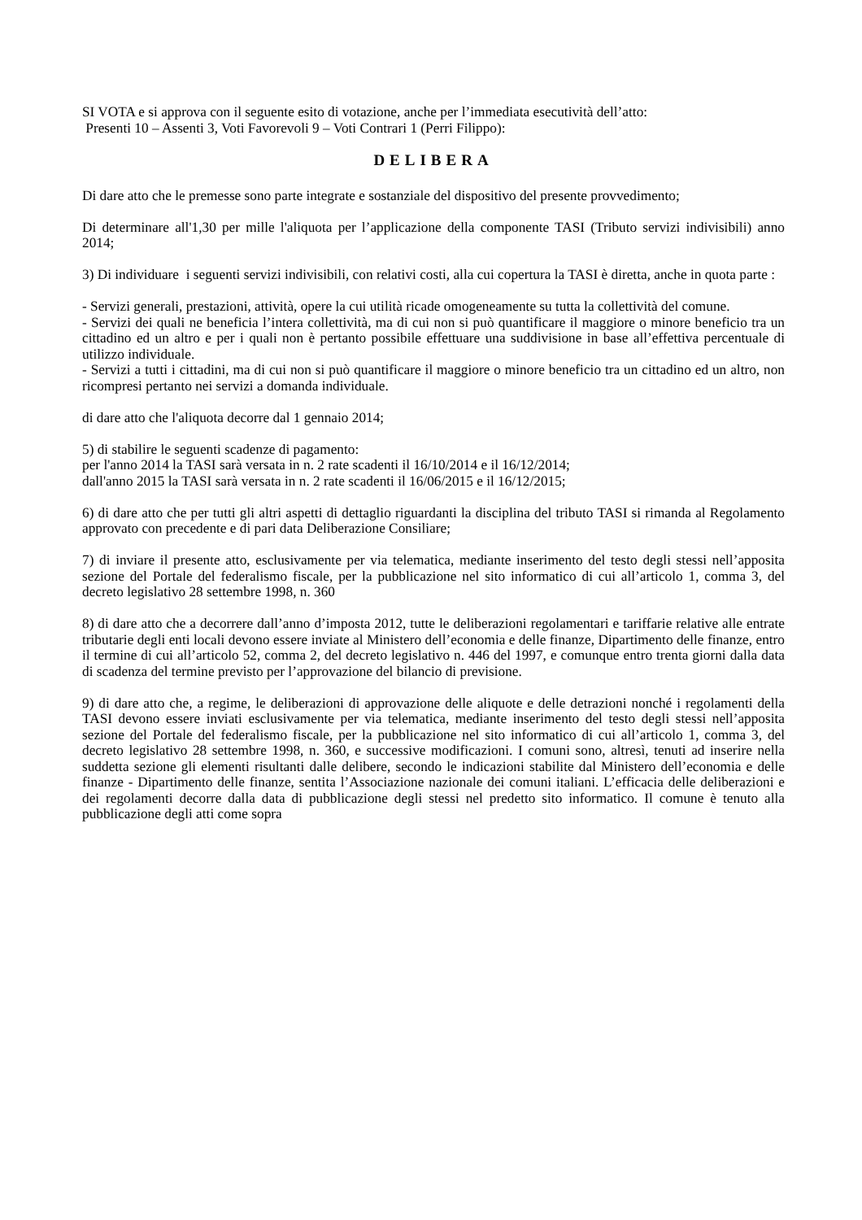SI VOTA e si approva con il seguente esito di votazione, anche per l’immediata esecutività dell’atto:
Presenti 10 – Assenti 3, Voti Favorevoli 9 – Voti Contrari 1 (Perri Filippo):
DELIBERA
Di dare atto che le premesse sono parte integrate e sostanziale del dispositivo del presente provvedimento;
Di determinare all'1,30 per mille l'aliquota per l’applicazione della componente TASI (Tributo servizi indivisibili) anno 2014;
3) Di individuare i seguenti servizi indivisibili, con relativi costi, alla cui copertura la TASI è diretta, anche in quota parte :
- Servizi generali, prestazioni, attività, opere la cui utilità ricade omogeneamente su tutta la collettività del comune.
- Servizi dei quali ne beneficia l’intera collettività, ma di cui non si può quantificare il maggiore o minore beneficio tra un cittadino ed un altro e per i quali non è pertanto possibile effettuare una suddivisione in base all’effettiva percentuale di utilizzo individuale.
- Servizi a tutti i cittadini, ma di cui non si può quantificare il maggiore o minore beneficio tra un cittadino ed un altro, non ricompresi pertanto nei servizi a domanda individuale.
di dare atto che l'aliquota decorre dal 1 gennaio 2014;
5) di stabilire le seguenti scadenze di pagamento:
per l'anno 2014 la TASI sarà versata in n. 2 rate scadenti il 16/10/2014 e il 16/12/2014;
dall'anno 2015 la TASI sarà versata in n. 2 rate scadenti il 16/06/2015 e il 16/12/2015;
6) di dare atto che per tutti gli altri aspetti di dettaglio riguardanti la disciplina del tributo TASI si rimanda al Regolamento approvato con precedente e di pari data Deliberazione Consiliare;
7) di inviare il presente atto, esclusivamente per via telematica, mediante inserimento del testo degli stessi nell’apposita sezione del Portale del federalismo fiscale, per la pubblicazione nel sito informatico di cui all’articolo 1, comma 3, del decreto legislativo 28 settembre 1998, n. 360
8) di dare atto che a decorrere dall’anno d’imposta 2012, tutte le deliberazioni regolamentari e tariffarie relative alle entrate tributarie degli enti locali devono essere inviate al Ministero dell’economia e delle finanze, Dipartimento delle finanze, entro il termine di cui all’articolo 52, comma 2, del decreto legislativo n. 446 del 1997, e comunque entro trenta giorni dalla data di scadenza del termine previsto per l’approvazione del bilancio di previsione.
9) di dare atto che, a regime, le deliberazioni di approvazione delle aliquote e delle detrazioni nonché i regolamenti della TASI devono essere inviati esclusivamente per via telematica, mediante inserimento del testo degli stessi nell’apposita sezione del Portale del federalismo fiscale, per la pubblicazione nel sito informatico di cui all’articolo 1, comma 3, del decreto legislativo 28 settembre 1998, n. 360, e successive modificazioni. I comuni sono, altresì, tenuti ad inserire nella suddetta sezione gli elementi risultanti dalle delibere, secondo le indicazioni stabilite dal Ministero dell’economia e delle finanze - Dipartimento delle finanze, sentita l’Associazione nazionale dei comuni italiani. L’efficacia delle deliberazioni e dei regolamenti decorre dalla data di pubblicazione degli stessi nel predetto sito informatico. Il comune è tenuto alla pubblicazione degli atti come sopra